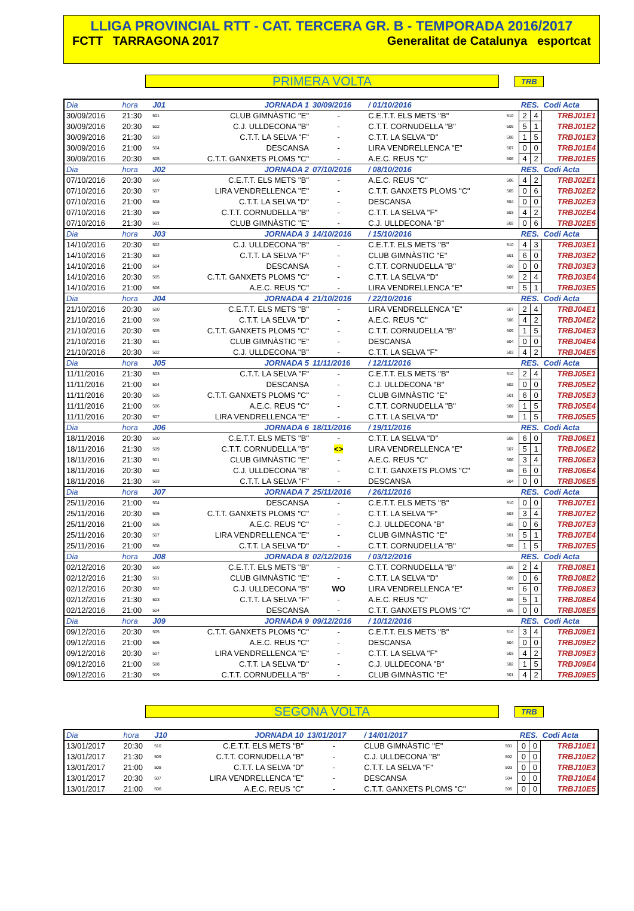LLIGA PROVINCIAL RTT - CAT. TERCERA GR. B - TEMPORADA 2016/2017
FCTT TARRAGONA 2017 Generalitat de Catalunya esportcat
PRIMERA VOLTA
TRB
| Dia | hora | J01 | JORNADA 1 | 30/09/2016 | / 01/10/2016 | | RES. | | Codi Acta |
| 30/09/2016 | 21:30 | 501 | CLUB GIMNÀSTIC "E" | - | C.E.T.T. ELS METS "B" | 510 | 2 | 4 | TRBJ01E1 |
| 30/09/2016 | 20:30 | 502 | C.J. ULLDECONA "B" | - | C.T.T. CORNUDELLA "B" | 509 | 5 | 1 | TRBJ01E2 |
| 30/09/2016 | 21:30 | 503 | C.T.T. LA SELVA "F" | - | C.T.T. LA SELVA "D" | 508 | 1 | 5 | TRBJ01E3 |
| 30/09/2016 | 21:00 | 504 | DESCANSA | - | LIRA VENDRELLENCA "E" | 507 | 0 | 0 | TRBJ01E4 |
| 30/09/2016 | 20:30 | 505 | C.T.T. GANXETS PLOMS "C" | - | A.E.C. REUS "C" | 506 | 4 | 2 | TRBJ01E5 |
| Dia | hora | J02 | JORNADA 2 | 07/10/2016 | / 08/10/2016 | | RES. | | Codi Acta |
| 07/10/2016 | 20:30 | 510 | C.E.T.T. ELS METS "B" | - | A.E.C. REUS "C" | 506 | 4 | 2 | TRBJ02E1 |
| 07/10/2016 | 20:30 | 507 | LIRA VENDRELLENCA "E" | - | C.T.T. GANXETS PLOMS "C" | 505 | 0 | 6 | TRBJ02E2 |
| 07/10/2016 | 21:00 | 508 | C.T.T. LA SELVA "D" | - | DESCANSA | 504 | 0 | 0 | TRBJ02E3 |
| 07/10/2016 | 21:30 | 509 | C.T.T. CORNUDELLA "B" | - | C.T.T. LA SELVA "F" | 503 | 4 | 2 | TRBJ02E4 |
| 07/10/2016 | 21:30 | 501 | CLUB GIMNÀSTIC "E" | - | C.J. ULLDECONA "B" | 502 | 0 | 6 | TRBJ02E5 |
| Dia | hora | J03 | JORNADA 3 | 14/10/2016 | / 15/10/2016 | | RES. | | Codi Acta |
| 14/10/2016 | 20:30 | 502 | C.J. ULLDECONA "B" | - | C.E.T.T. ELS METS "B" | 510 | 4 | 3 | TRBJ03E1 |
| 14/10/2016 | 21:30 | 503 | C.T.T. LA SELVA "F" | - | CLUB GIMNÀSTIC "E" | 501 | 6 | 0 | TRBJ03E2 |
| 14/10/2016 | 21:00 | 504 | DESCANSA | - | C.T.T. CORNUDELLA "B" | 509 | 0 | 0 | TRBJ03E3 |
| 14/10/2016 | 20:30 | 505 | C.T.T. GANXETS PLOMS "C" | - | C.T.T. LA SELVA "D" | 508 | 2 | 4 | TRBJ03E4 |
| 14/10/2016 | 21:00 | 506 | A.E.C. REUS "C" | - | LIRA VENDRELLENCA "E" | 507 | 5 | 1 | TRBJ03E5 |
| Dia | hora | J04 | JORNADA 4 | 21/10/2016 | / 22/10/2016 | | RES. | | Codi Acta |
| 21/10/2016 | 20:30 | 510 | C.E.T.T. ELS METS "B" | - | LIRA VENDRELLENCA "E" | 507 | 2 | 4 | TRBJ04E1 |
| 21/10/2016 | 21:00 | 508 | C.T.T. LA SELVA "D" | - | A.E.C. REUS "C" | 506 | 4 | 2 | TRBJ04E2 |
| 21/10/2016 | 20:30 | 505 | C.T.T. GANXETS PLOMS "C" | - | C.T.T. CORNUDELLA "B" | 509 | 1 | 5 | TRBJ04E3 |
| 21/10/2016 | 21:30 | 501 | CLUB GIMNÀSTIC "E" | - | DESCANSA | 504 | 0 | 0 | TRBJ04E4 |
| 21/10/2016 | 20:30 | 502 | C.J. ULLDECONA "B" | - | C.T.T. LA SELVA "F" | 503 | 4 | 2 | TRBJ04E5 |
| Dia | hora | J05 | JORNADA 5 | 11/11/2016 | / 12/11/2016 | | RES. | | Codi Acta |
| 11/11/2016 | 21:30 | 503 | C.T.T. LA SELVA "F" | - | C.E.T.T. ELS METS "B" | 510 | 2 | 4 | TRBJ05E1 |
| 11/11/2016 | 21:00 | 504 | DESCANSA | - | C.J. ULLDECONA "B" | 502 | 0 | 0 | TRBJ05E2 |
| 11/11/2016 | 20:30 | 505 | C.T.T. GANXETS PLOMS "C" | - | CLUB GIMNÀSTIC "E" | 501 | 6 | 0 | TRBJ05E3 |
| 11/11/2016 | 21:00 | 506 | A.E.C. REUS "C" | - | C.T.T. CORNUDELLA "B" | 509 | 1 | 5 | TRBJ05E4 |
| 11/11/2016 | 20:30 | 507 | LIRA VENDRELLENCA "E" | - | C.T.T. LA SELVA "D" | 508 | 1 | 5 | TRBJ05E5 |
| Dia | hora | J06 | JORNADA 6 | 18/11/2016 | / 19/11/2016 | | RES. | | Codi Acta |
| 18/11/2016 | 20:30 | 510 | C.E.T.T. ELS METS "B" | - | C.T.T. LA SELVA "D" | 508 | 6 | 0 | TRBJ06E1 |
| 18/11/2016 | 21:30 | 509 | C.T.T. CORNUDELLA "B" | <> | LIRA VENDRELLENCA "E" | 507 | 5 | 1 | TRBJ06E2 |
| 18/11/2016 | 21:30 | 501 | CLUB GIMNÀSTIC "E" | - | A.E.C. REUS "C" | 506 | 3 | 4 | TRBJ06E3 |
| 18/11/2016 | 20:30 | 502 | C.J. ULLDECONA "B" | - | C.T.T. GANXETS PLOMS "C" | 505 | 6 | 0 | TRBJ06E4 |
| 18/11/2016 | 21:30 | 503 | C.T.T. LA SELVA "F" | - | DESCANSA | 504 | 0 | 0 | TRBJ06E5 |
| Dia | hora | J07 | JORNADA 7 | 25/11/2016 | / 26/11/2016 | | RES. | | Codi Acta |
| 25/11/2016 | 21:00 | 504 | DESCANSA | - | C.E.T.T. ELS METS "B" | 510 | 0 | 0 | TRBJ07E1 |
| 25/11/2016 | 20:30 | 505 | C.T.T. GANXETS PLOMS "C" | - | C.T.T. LA SELVA "F" | 503 | 3 | 4 | TRBJ07E2 |
| 25/11/2016 | 21:00 | 506 | A.E.C. REUS "C" | - | C.J. ULLDECONA "B" | 502 | 0 | 6 | TRBJ07E3 |
| 25/11/2016 | 20:30 | 507 | LIRA VENDRELLENCA "E" | - | CLUB GIMNÀSTIC "E" | 501 | 5 | 1 | TRBJ07E4 |
| 25/11/2016 | 21:00 | 508 | C.T.T. LA SELVA "D" | - | C.T.T. CORNUDELLA "B" | 509 | 1 | 5 | TRBJ07E5 |
| Dia | hora | J08 | JORNADA 8 | 02/12/2016 | / 03/12/2016 | | RES. | | Codi Acta |
| 02/12/2016 | 20:30 | 510 | C.E.T.T. ELS METS "B" | - | C.T.T. CORNUDELLA "B" | 509 | 2 | 4 | TRBJ08E1 |
| 02/12/2016 | 21:30 | 501 | CLUB GIMNÀSTIC "E" | - | C.T.T. LA SELVA "D" | 508 | 0 | 6 | TRBJ08E2 |
| 02/12/2016 | 20:30 | 502 | C.J. ULLDECONA "B" | WO | LIRA VENDRELLENCA "E" | 507 | 6 | 0 | TRBJ08E3 |
| 02/12/2016 | 21:30 | 503 | C.T.T. LA SELVA "F" | - | A.E.C. REUS "C" | 506 | 5 | 1 | TRBJ08E4 |
| 02/12/2016 | 21:00 | 504 | DESCANSA | - | C.T.T. GANXETS PLOMS "C" | 505 | 0 | 0 | TRBJ08E5 |
| Dia | hora | J09 | JORNADA 9 | 09/12/2016 | / 10/12/2016 | | RES. | | Codi Acta |
| 09/12/2016 | 20:30 | 505 | C.T.T. GANXETS PLOMS "C" | - | C.E.T.T. ELS METS "B" | 510 | 3 | 4 | TRBJ09E1 |
| 09/12/2016 | 21:00 | 506 | A.E.C. REUS "C" | - | DESCANSA | 504 | 0 | 0 | TRBJ09E2 |
| 09/12/2016 | 20:30 | 507 | LIRA VENDRELLENCA "E" | - | C.T.T. LA SELVA "F" | 503 | 4 | 2 | TRBJ09E3 |
| 09/12/2016 | 21:00 | 508 | C.T.T. LA SELVA "D" | - | C.J. ULLDECONA "B" | 502 | 1 | 5 | TRBJ09E4 |
| 09/12/2016 | 21:30 | 509 | C.T.T. CORNUDELLA "B" | - | CLUB GIMNÀSTIC "E" | 501 | 4 | 2 | TRBJ09E5 |
SEGONA VOLTA
TRB
| Dia | hora | J10 | JORNADA 10 | 13/01/2017 | / 14/01/2017 | | RES. | | Codi Acta |
| 13/01/2017 | 20:30 | 510 | C.E.T.T. ELS METS "B" | - | CLUB GIMNÀSTIC "E" | 501 | 0 | 0 | TRBJ10E1 |
| 13/01/2017 | 21:30 | 509 | C.T.T. CORNUDELLA "B" | - | C.J. ULLDECONA "B" | 502 | 0 | 0 | TRBJ10E2 |
| 13/01/2017 | 21:00 | 508 | C.T.T. LA SELVA "D" | - | C.T.T. LA SELVA "F" | 503 | 0 | 0 | TRBJ10E3 |
| 13/01/2017 | 20:30 | 507 | LIRA VENDRELLENCA "E" | - | DESCANSA | 504 | 0 | 0 | TRBJ10E4 |
| 13/01/2017 | 21:00 | 506 | A.E.C. REUS "C" | - | C.T.T. GANXETS PLOMS "C" | 505 | 0 | 0 | TRBJ10E5 |